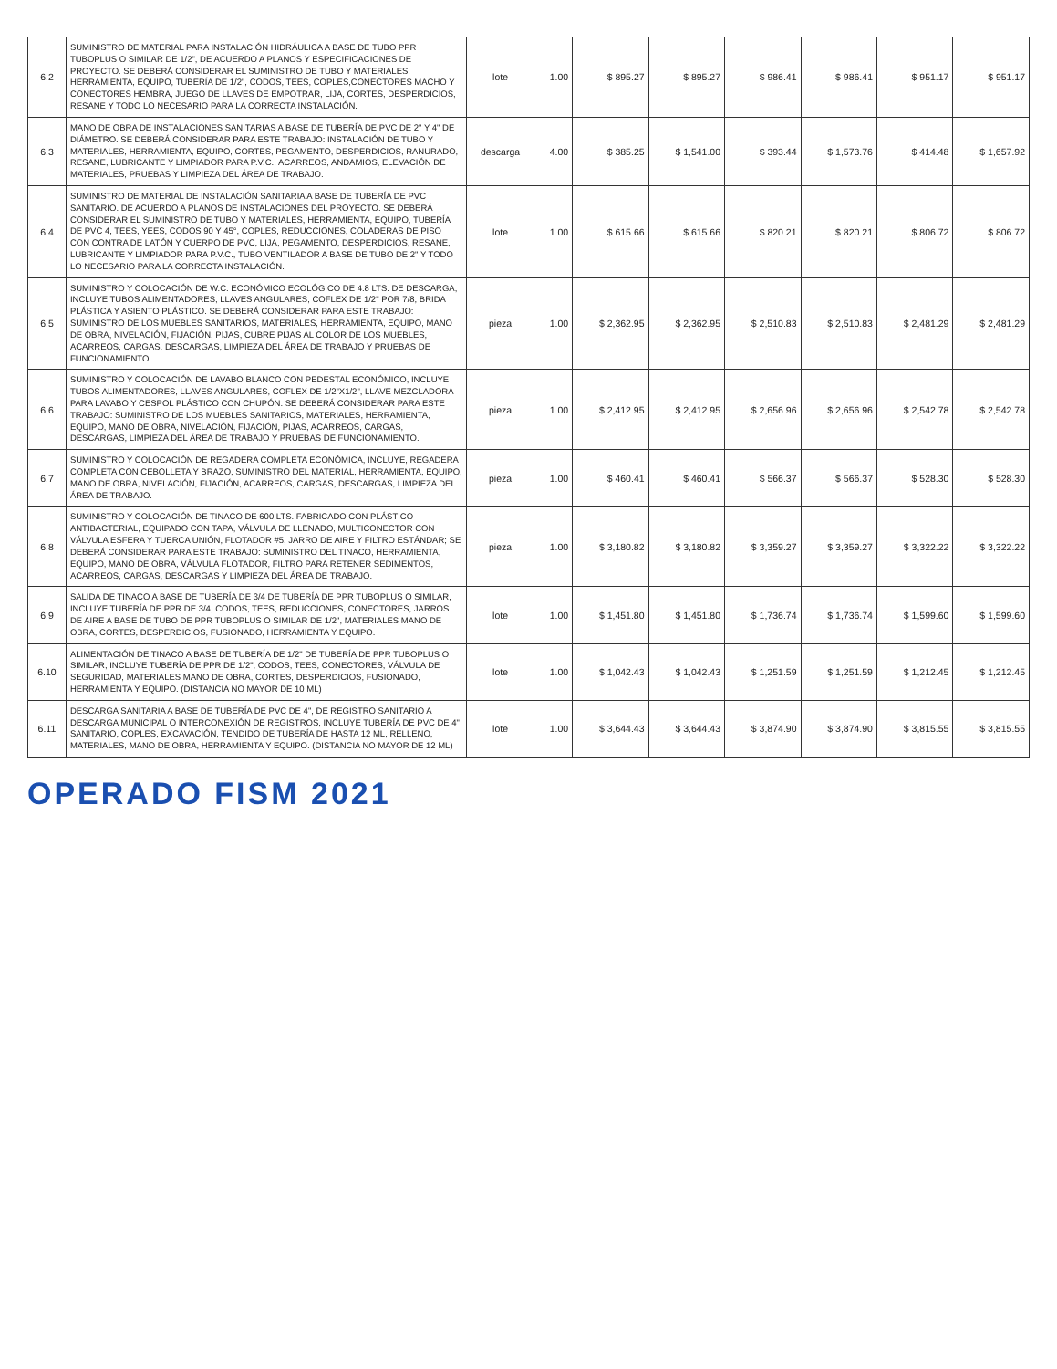| 6.2 | SUMINISTRO DE MATERIAL PARA INSTALACIÓN HIDRÁULICA A BASE DE TUBO PPR TUBOPLUS O SIMILAR DE 1/2", DE ACUERDO A PLANOS Y ESPECIFICACIONES DE PROYECTO. SE DEBERÁ CONSIDERAR EL SUMINISTRO DE TUBO Y MATERIALES, HERRAMIENTA, EQUIPO, TUBERÍA DE 1/2", CODOS, TEES, COPLES,CONECTORES MACHO Y CONECTORES HEMBRA, JUEGO DE LLAVES DE EMPOTRAR, LIJA, CORTES, DESPERDICIOS, RESANE Y TODO LO NECESARIO PARA LA CORRECTA INSTALACIÓN. | lote | 1.00 | $ 895.27 | $ 895.27 | $ 986.41 | $ 986.41 | $ 951.17 | $ 951.17 |
| 6.3 | MANO DE OBRA DE INSTALACIONES SANITARIAS A BASE DE TUBERÍA DE PVC DE 2" Y 4" DE DIÁMETRO. SE DEBERÁ CONSIDERAR PARA ESTE TRABAJO: INSTALACIÓN DE TUBO Y MATERIALES, HERRAMIENTA, EQUIPO, CORTES, PEGAMENTO, DESPERDICIOS, RANURADO, RESANE, LUBRICANTE Y LIMPIADOR PARA P.V.C., ACARREOS, ANDAMIOS, ELEVACIÓN DE MATERIALES, PRUEBAS Y LIMPIEZA DEL ÁREA DE TRABAJO. | descarga | 4.00 | $ 385.25 | $ 1,541.00 | $ 393.44 | $ 1,573.76 | $ 414.48 | $ 1,657.92 |
| 6.4 | SUMINISTRO DE MATERIAL DE INSTALACIÓN SANITARIA A BASE DE TUBERÍA DE PVC SANITARIO. DE ACUERDO A PLANOS DE INSTALACIONES DEL PROYECTO. SE DEBERÁ CONSIDERAR EL SUMINISTRO DE TUBO Y MATERIALES, HERRAMIENTA, EQUIPO, TUBERÍA DE PVC 4, TEES, YEES, CODOS 90 Y 45°, COPLES, REDUCCIONES, COLADERAS DE PISO CON CONTRA DE LATÓN Y CUERPO DE PVC, LIJA, PEGAMENTO, DESPERDICIOS, RESANE, LUBRICANTE Y LIMPIADOR PARA P.V.C., TUBO VENTILADOR A BASE DE TUBO DE 2" Y TODO LO NECESARIO PARA LA CORRECTA INSTALACIÓN. | lote | 1.00 | $ 615.66 | $ 615.66 | $ 820.21 | $ 820.21 | $ 806.72 | $ 806.72 |
| 6.5 | SUMINISTRO Y COLOCACIÓN DE W.C. ECONÓMICO ECOLÓGICO DE 4.8 LTS. DE DESCARGA, INCLUYE TUBOS ALIMENTADORES, LLAVES ANGULARES, COFLEX DE 1/2" POR 7/8, BRIDA PLÁSTICA Y ASIENTO PLÁSTICO. SE DEBERÁ CONSIDERAR PARA ESTE TRABAJO: SUMINISTRO DE LOS MUEBLES SANITARIOS, MATERIALES, HERRAMIENTA, EQUIPO, MANO DE OBRA, NIVELACIÓN, FIJACIÓN, PIJAS, CUBRE PIJAS AL COLOR DE LOS MUEBLES, ACARREOS, CARGAS, DESCARGAS, LIMPIEZA DEL ÁREA DE TRABAJO Y PRUEBAS DE FUNCIONAMIENTO. | pieza | 1.00 | $ 2,362.95 | $ 2,362.95 | $ 2,510.83 | $ 2,510.83 | $ 2,481.29 | $ 2,481.29 |
| 6.6 | SUMINISTRO Y COLOCACIÓN DE LAVABO BLANCO CON PEDESTAL ECONÓMICO, INCLUYE TUBOS ALIMENTADORES, LLAVES ANGULARES, COFLEX DE 1/2"X1/2", LLAVE MEZCLADORA PARA LAVABO Y CESPOL PLÁSTICO CON CHUPÓN. SE DEBERÁ CONSIDERAR PARA ESTE TRABAJO: SUMINISTRO DE LOS MUEBLES SANITARIOS, MATERIALES, HERRAMIENTA, EQUIPO, MANO DE OBRA, NIVELACIÓN, FIJACIÓN, PIJAS, ACARREOS, CARGAS, DESCARGAS, LIMPIEZA DEL ÁREA DE TRABAJO Y PRUEBAS DE FUNCIONAMIENTO. | pieza | 1.00 | $ 2,412.95 | $ 2,412.95 | $ 2,656.96 | $ 2,656.96 | $ 2,542.78 | $ 2,542.78 |
| 6.7 | SUMINISTRO Y COLOCACIÓN DE REGADERA COMPLETA ECONÓMICA, INCLUYE, REGADERA COMPLETA CON CEBOLLETA Y BRAZO, SUMINISTRO DEL MATERIAL, HERRAMIENTA, EQUIPO, MANO DE OBRA, NIVELACIÓN, FIJACIÓN, ACARREOS, CARGAS, DESCARGAS, LIMPIEZA DEL ÁREA DE TRABAJO. | pieza | 1.00 | $ 460.41 | $ 460.41 | $ 566.37 | $ 566.37 | $ 528.30 | $ 528.30 |
| 6.8 | SUMINISTRO Y COLOCACIÓN DE TINACO DE 600 LTS. FABRICADO CON PLÁSTICO ANTIBACTERIAL, EQUIPADO CON TAPA, VÁLVULA DE LLENADO, MULTICONECTOR CON VÁLVULA ESFERA Y TUERCA UNIÓN, FLOTADOR #5, JARRO DE AIRE Y FILTRO ESTÁNDAR; SE DEBERÁ CONSIDERAR PARA ESTE TRABAJO: SUMINISTRO DEL TINACO, HERRAMIENTA, EQUIPO, MANO DE OBRA, VÁLVULA FLOTADOR, FILTRO PARA RETENER SEDIMENTOS, ACARREOS, CARGAS, DESCARGAS Y LIMPIEZA DEL ÁREA DE TRABAJO. | pieza | 1.00 | $ 3,180.82 | $ 3,180.82 | $ 3,359.27 | $ 3,359.27 | $ 3,322.22 | $ 3,322.22 |
| 6.9 | SALIDA DE TINACO A BASE DE TUBERÍA DE 3/4 DE TUBERÍA DE PPR TUBOPLUS O SIMILAR, INCLUYE TUBERÍA DE PPR DE 3/4, CODOS, TEES, REDUCCIONES, CONECTORES, JARROS DE AIRE A BASE DE TUBO DE PPR TUBOPLUS O SIMILAR DE 1/2", MATERIALES MANO DE OBRA, CORTES, DESPERDICIOS, FUSIONADO, HERRAMIENTA Y EQUIPO. | lote | 1.00 | $ 1,451.80 | $ 1,451.80 | $ 1,736.74 | $ 1,736.74 | $ 1,599.60 | $ 1,599.60 |
| 6.10 | ALIMENTACIÓN DE TINACO A BASE DE TUBERÍA DE 1/2" DE TUBERÍA DE PPR TUBOPLUS O SIMILAR, INCLUYE TUBERÍA DE PPR DE 1/2", CODOS, TEES, CONECTORES, VÁLVULA DE SEGURIDAD, MATERIALES MANO DE OBRA, CORTES, DESPERDICIOS, FUSIONADO, HERRAMIENTA Y EQUIPO. (DISTANCIA NO MAYOR DE 10 ML) | lote | 1.00 | $ 1,042.43 | $ 1,042.43 | $ 1,251.59 | $ 1,251.59 | $ 1,212.45 | $ 1,212.45 |
| 6.11 | DESCARGA SANITARIA A BASE DE TUBERÍA DE PVC DE 4", DE REGISTRO SANITARIO A DESCARGA MUNICIPAL O INTERCONEXIÓN DE REGISTROS, INCLUYE TUBERÍA DE PVC DE 4" SANITARIO, COPLES, EXCAVACIÓN, TENDIDO DE TUBERÍA DE HASTA 12 ML, RELLENO, MATERIALES, MANO DE OBRA, HERRAMIENTA Y EQUIPO. (DISTANCIA NO MAYOR DE 12 ML) | lote | 1.00 | $ 3,644.43 | $ 3,644.43 | $ 3,874.90 | $ 3,874.90 | $ 3,815.55 | $ 3,815.55 |
OPERADO FISM 2021